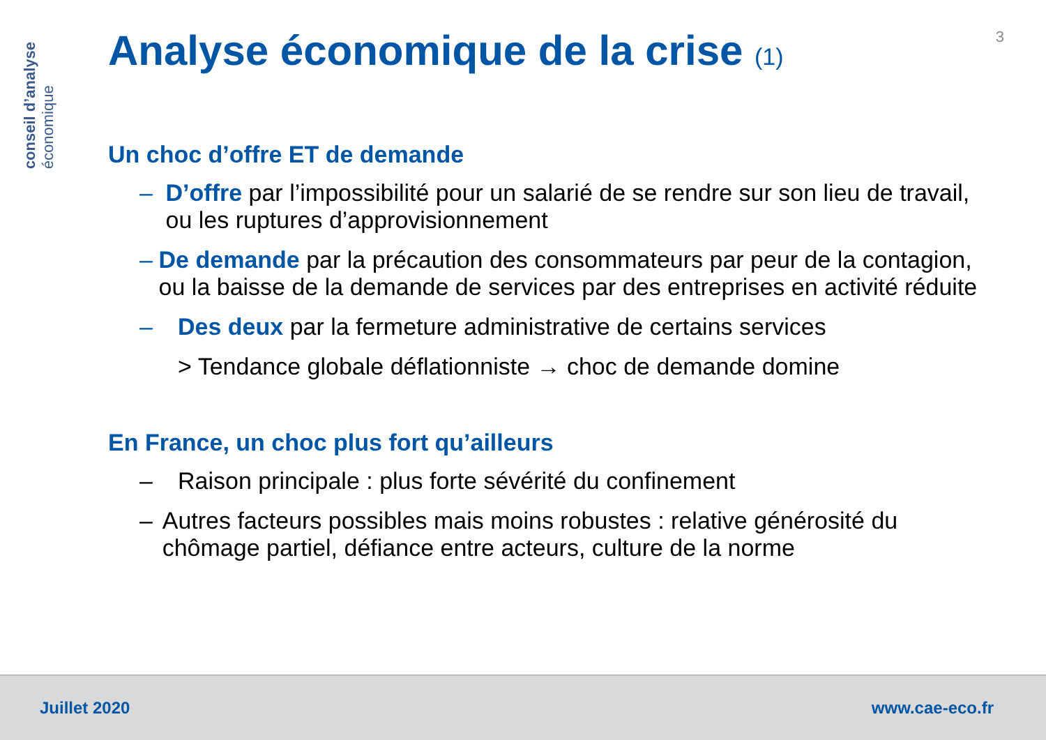conseil d’analyse
économique
3
Analyse économique de la crise (1)
Un choc d’offre ET de demande
– D’offre par l’impossibilité pour un salarié de se rendre sur son lieu de travail, ou les ruptures d’approvisionnement
– De demande par la précaution des consommateurs par peur de la contagion, ou la baisse de la demande de services par des entreprises en activité réduite
– Des deux par la fermeture administrative de certains services
> Tendance globale déflationniste → choc de demande domine
En France, un choc plus fort qu’ailleurs
– Raison principale : plus forte sévérité du confinement
– Autres facteurs possibles mais moins robustes : relative générosité du chômage partiel, défiance entre acteurs, culture de la norme
Juillet 2020 www.cae-eco.fr